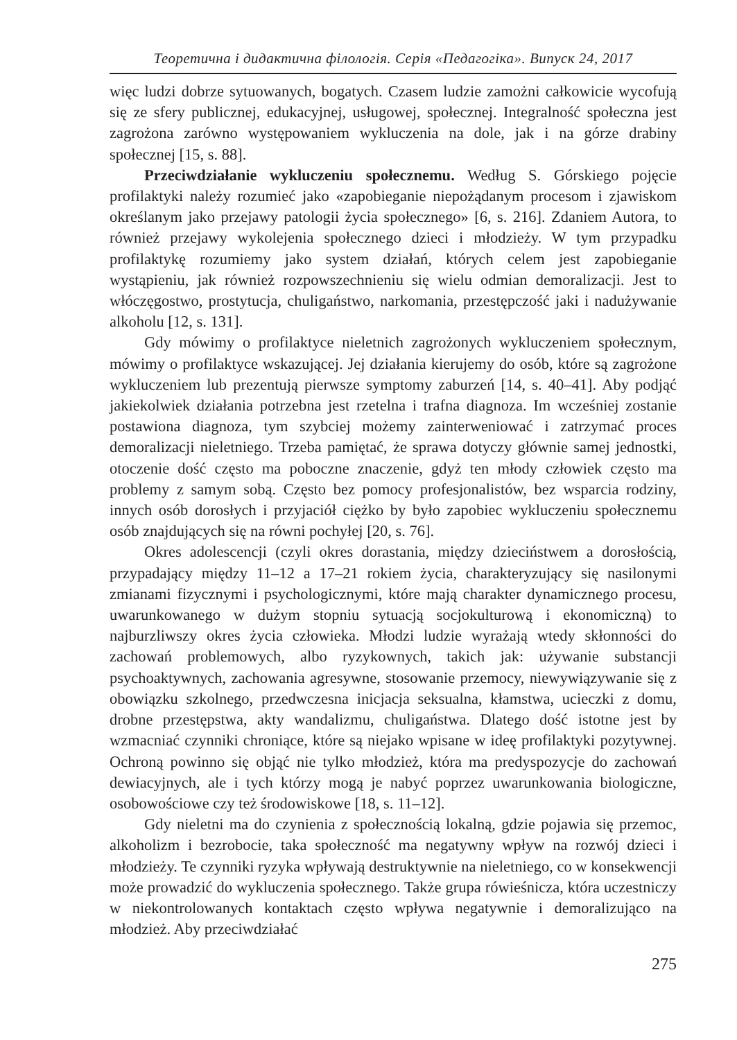Теоретична і дидактична філологія. Серія «Педагогіка». Випуск 24, 2017
więc ludzi dobrze sytuowanych, bogatych. Czasem ludzie zamożni całkowicie wycofują się ze sfery publicznej, edukacyjnej, usługowej, społecznej. Integralność społeczna jest zagrożona zarówno występowaniem wykluczenia na dole, jak i na górze drabiny społecznej [15, s. 88].
Przeciwdziałanie wykluczeniu społecznemu. Według S. Górskiego pojęcie profilaktyki należy rozumieć jako «zapobieganie niepożądanym procesom i zjawiskom określanym jako przejawy patologii życia społecznego» [6, s. 216]. Zdaniem Autora, to również przejawy wykolejenia społecznego dzieci i młodzieży. W tym przypadku profilaktykę rozumiemy jako system działań, których celem jest zapobieganie wystąpieniu, jak również rozpowszechnieniu się wielu odmian demoralizacji. Jest to włóczęgostwo, prostytucja, chuligaństwo, narkomania, przestępczość jaki i nadużywanie alkoholu [12, s. 131].
Gdy mówimy o profilaktyce nieletnich zagrożonych wykluczeniem społecznym, mówimy o profilaktyce wskazującej. Jej działania kierujemy do osób, które są zagrożone wykluczeniem lub prezentują pierwsze symptomy zaburzeń [14, s. 40–41]. Aby podjąć jakiekolwiek działania potrzebna jest rzetelna i trafna diagnoza. Im wcześniej zostanie postawiona diagnoza, tym szybciej możemy zainterweniować i zatrzymać proces demoralizacji nieletniego. Trzeba pamiętać, że sprawa dotyczy głównie samej jednostki, otoczenie dość często ma poboczne znaczenie, gdyż ten młody człowiek często ma problemy z samym sobą. Często bez pomocy profesjonalistów, bez wsparcia rodziny, innych osób dorosłych i przyjaciół ciężko by było zapobiec wykluczeniu społecznemu osób znajdujących się na równi pochyłej [20, s. 76].
Okres adolescencji (czyli okres dorastania, między dzieciństwem a dorosłością, przypadający między 11–12 a 17–21 rokiem życia, charakteryzujący się nasilonymi zmianami fizycznymi i psychologicznymi, które mają charakter dynamicznego procesu, uwarunkowanego w dużym stopniu sytuacją socjokulturową i ekonomiczną) to najburzliwszy okres życia człowieka. Młodzi ludzie wyrażają wtedy skłonności do zachowań problemowych, albo ryzykownych, takich jak: używanie substancji psychoaktywnych, zachowania agresywne, stosowanie przemocy, niewywiązywanie się z obowiązku szkolnego, przedwczesna inicjacja seksualna, kłamstwa, ucieczki z domu, drobne przestępstwa, akty wandalizmu, chuligaństwa. Dlatego dość istotne jest by wzmacniać czynniki chroniące, które są niejako wpisane w ideę profilaktyki pozytywnej. Ochroną powinno się objąć nie tylko młodzież, która ma predyspozycje do zachowań dewiacyjnych, ale i tych którzy mogą je nabyć poprzez uwarunkowania biologiczne, osobowościowe czy też środowiskowe [18, s. 11–12].
Gdy nieletni ma do czynienia z społecznością lokalną, gdzie pojawia się przemoc, alkoholizm i bezrobocie, taka społeczność ma negatywny wpływ na rozwój dzieci i młodzieży. Te czynniki ryzyka wpływają destruktywnie na nieletniego, co w konsekwencji może prowadzić do wykluczenia społecznego. Także grupa rówieśnicza, która uczestniczy w niekontrolowanych kontaktach często wpływa negatywnie i demoralizująco na młodzież. Aby przeciwdziałać
275